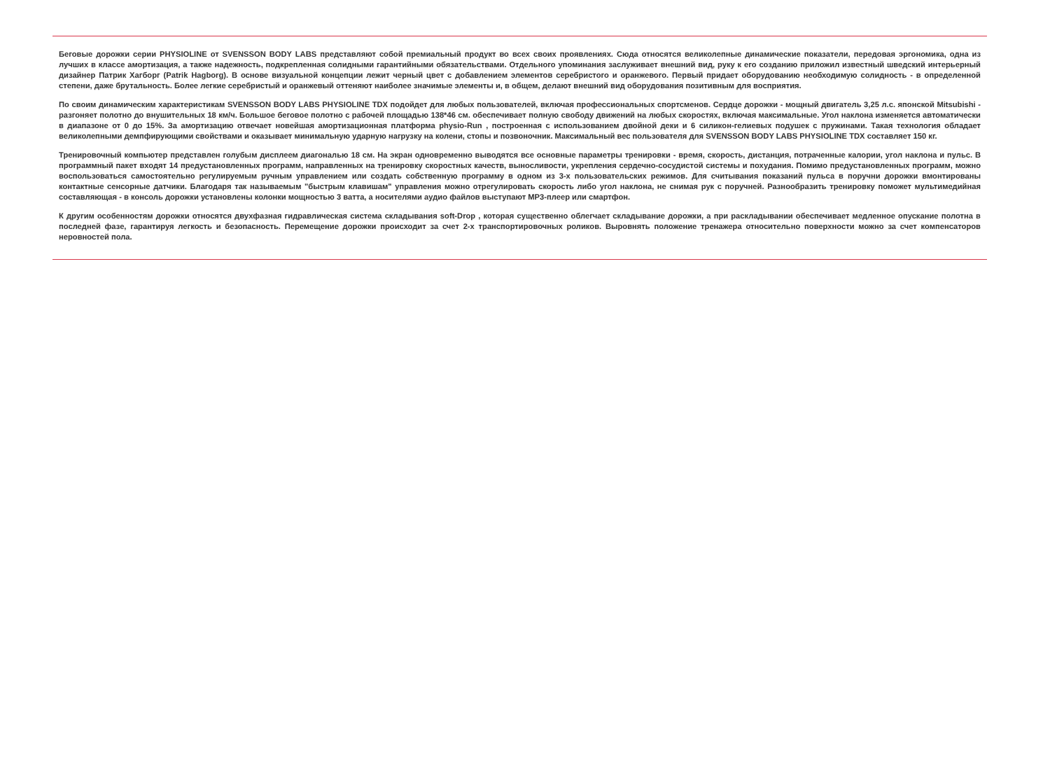Беговые дорожки серии PHYSIOLINE от SVENSSON BODY LABS представляют собой премиальный продукт во всех своих проявлениях. Сюда относятся великолепные динамические показатели, передовая эргономика, одна из лучших в классе амортизация, а также надежность, подкрепленная солидными гарантийными обязательствами. Отдельного упоминания заслуживает внешний вид, руку к его созданию приложил известный шведский интерьерный дизайнер Патрик Хагборг (Patrik Hagborg). В основе визуальной концепции лежит черный цвет с добавлением элементов серебристого и оранжевого. Первый придает оборудованию необходимую солидность - в определенной степени, даже брутальность. Более легкие серебристый и оранжевый оттеняют наиболее значимые элементы и, в общем, делают внешний вид оборудования позитивным для восприятия.
По своим динамическим характеристикам SVENSSON BODY LABS PHYSIOLINE TDX подойдет для любых пользователей, включая профессиональных спортсменов. Сердце дорожки - мощный двигатель 3,25 л.с. японской Mitsubishi - разгоняет полотно до внушительных 18 км/ч. Большое беговое полотно с рабочей площадью 138*46 см. обеспечивает полную свободу движений на любых скоростях, включая максимальные. Угол наклона изменяется автоматически в диапазоне от 0 до 15%. За амортизацию отвечает новейшая амортизационная платформа physio-Run , построенная с использованием двойной деки и 6 силикон-гелиевых подушек с пружинами. Такая технология обладает великолепными демпфирующими свойствами и оказывает минимальную ударную нагрузку на колени, стопы и позвоночник. Максимальный вес пользователя для SVENSSON BODY LABS PHYSIOLINE TDX составляет 150 кг.
Тренировочный компьютер представлен голубым дисплеем диагональю 18 см. На экран одновременно выводятся все основные параметры тренировки - время, скорость, дистанция, потраченные калории, угол наклона и пульс. В программный пакет входят 14 предустановленных программ, направленных на тренировку скоростных качеств, выносливости, укрепления сердечно-сосудистой системы и похудания. Помимо предустановленных программ, можно воспользоваться самостоятельно регулируемым ручным управлением или создать собственную программу в одном из 3-х пользовательских режимов. Для считывания показаний пульса в поручни дорожки вмонтированы контактные сенсорные датчики. Благодаря так называемым "быстрым клавишам" управления можно отрегулировать скорость либо угол наклона, не снимая рук с поручней. Разнообразить тренировку поможет мультимедийная составляющая - в консоль дорожки установлены колонки мощностью 3 ватта, а носителями аудио файлов выступают MP3-плеер или смартфон.
К другим особенностям дорожки относятся двухфазная гидравлическая система складывания soft-Drop , которая существенно облегчает складывание дорожки, а при раскладывании обеспечивает медленное опускание полотна в последней фазе, гарантируя легкость и безопасность. Перемещение дорожки происходит за счет 2-х транспортировочных роликов. Выровнять положение тренажера относительно поверхности можно за счет компенсаторов неровностей пола.